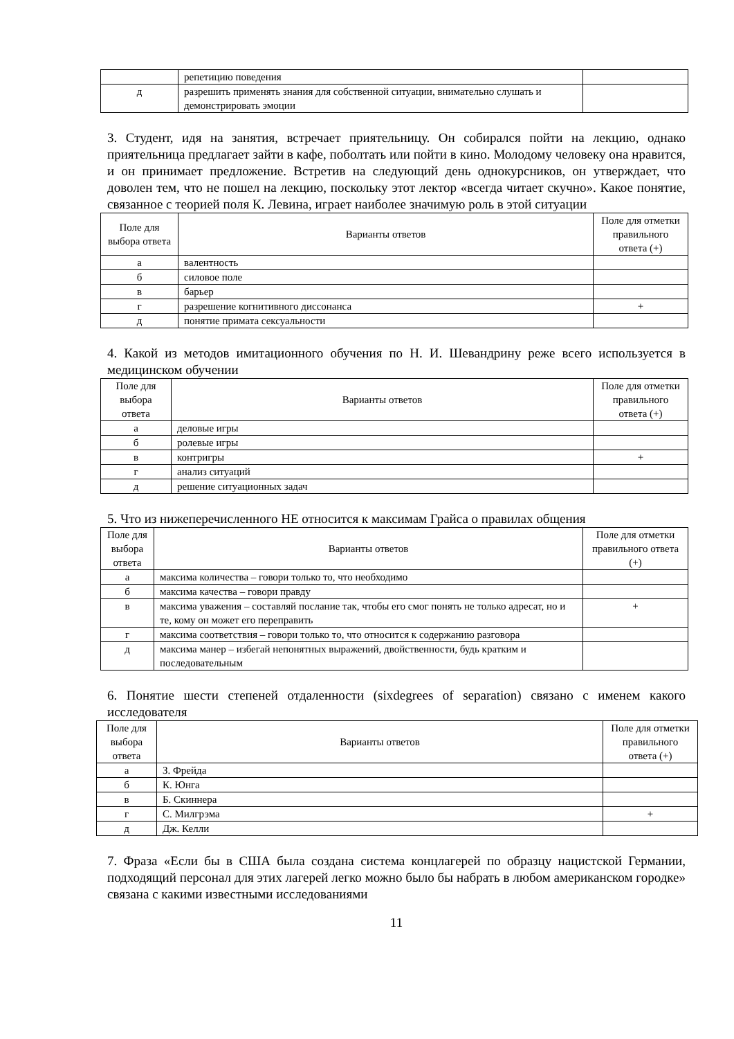| | репетицию поведения | |
| д | разрешить применять знания для собственной ситуации, внимательно слушать и демонстрировать эмоции | |
3. Студент, идя на занятия, встречает приятельницу. Он собирался пойти на лекцию, однако приятельница предлагает зайти в кафе, поболтать или пойти в кино. Молодому человеку она нравится, и он принимает предложение. Встретив на следующий день однокурсников, он утверждает, что доволен тем, что не пошел на лекцию, поскольку этот лектор «всегда читает скучно». Какое понятие, связанное с теорией поля К. Левина, играет наиболее значимую роль в этой ситуации
| Поле для выбора ответа | Варианты ответов | Поле для отметки правильного ответа (+) |
| --- | --- | --- |
| а | валентность | |
| б | силовое поле | |
| в | барьер | |
| г | разрешение когнитивного диссонанса | + |
| д | понятие примата сексуальности | |
4. Какой из методов имитационного обучения по Н. И. Шевандрину реже всего используется в медицинском обучении
| Поле для выбора ответа | Варианты ответов | Поле для отметки правильного ответа (+) |
| --- | --- | --- |
| а | деловые игры | |
| б | ролевые игры | |
| в | контригры | + |
| г | анализ ситуаций | |
| д | решение ситуационных задач | |
5. Что из нижеперечисленного НЕ относится к максимам Грайса о правилах общения
| Поле для выбора ответа | Варианты ответов | Поле для отметки правильного ответа (+) |
| --- | --- | --- |
| а | максима количества – говори только то, что необходимо | |
| б | максима качества – говори правду | |
| в | максима уважения – составляй послание так, чтобы его смог понять не только адресат, но и те, кому он может его переправить | + |
| г | максима соответствия – говори только то, что относится к содержанию разговора | |
| д | максима манер – избегай непонятных выражений, двойственности, будь кратким и последовательным | |
6. Понятие шести степеней отдаленности (sixdegrees of separation) связано с именем какого исследователя
| Поле для выбора ответа | Варианты ответов | Поле для отметки правильного ответа (+) |
| --- | --- | --- |
| а | З. Фрейда | |
| б | К. Юнга | |
| в | Б. Скиннера | |
| г | С. Милгрэма | + |
| д | Дж. Келли | |
7. Фраза «Если бы в США была создана система концлагерей по образцу нацистской Германии, подходящий персонал для этих лагерей легко можно было бы набрать в любом американском городке» связана с какими известными исследованиями
11